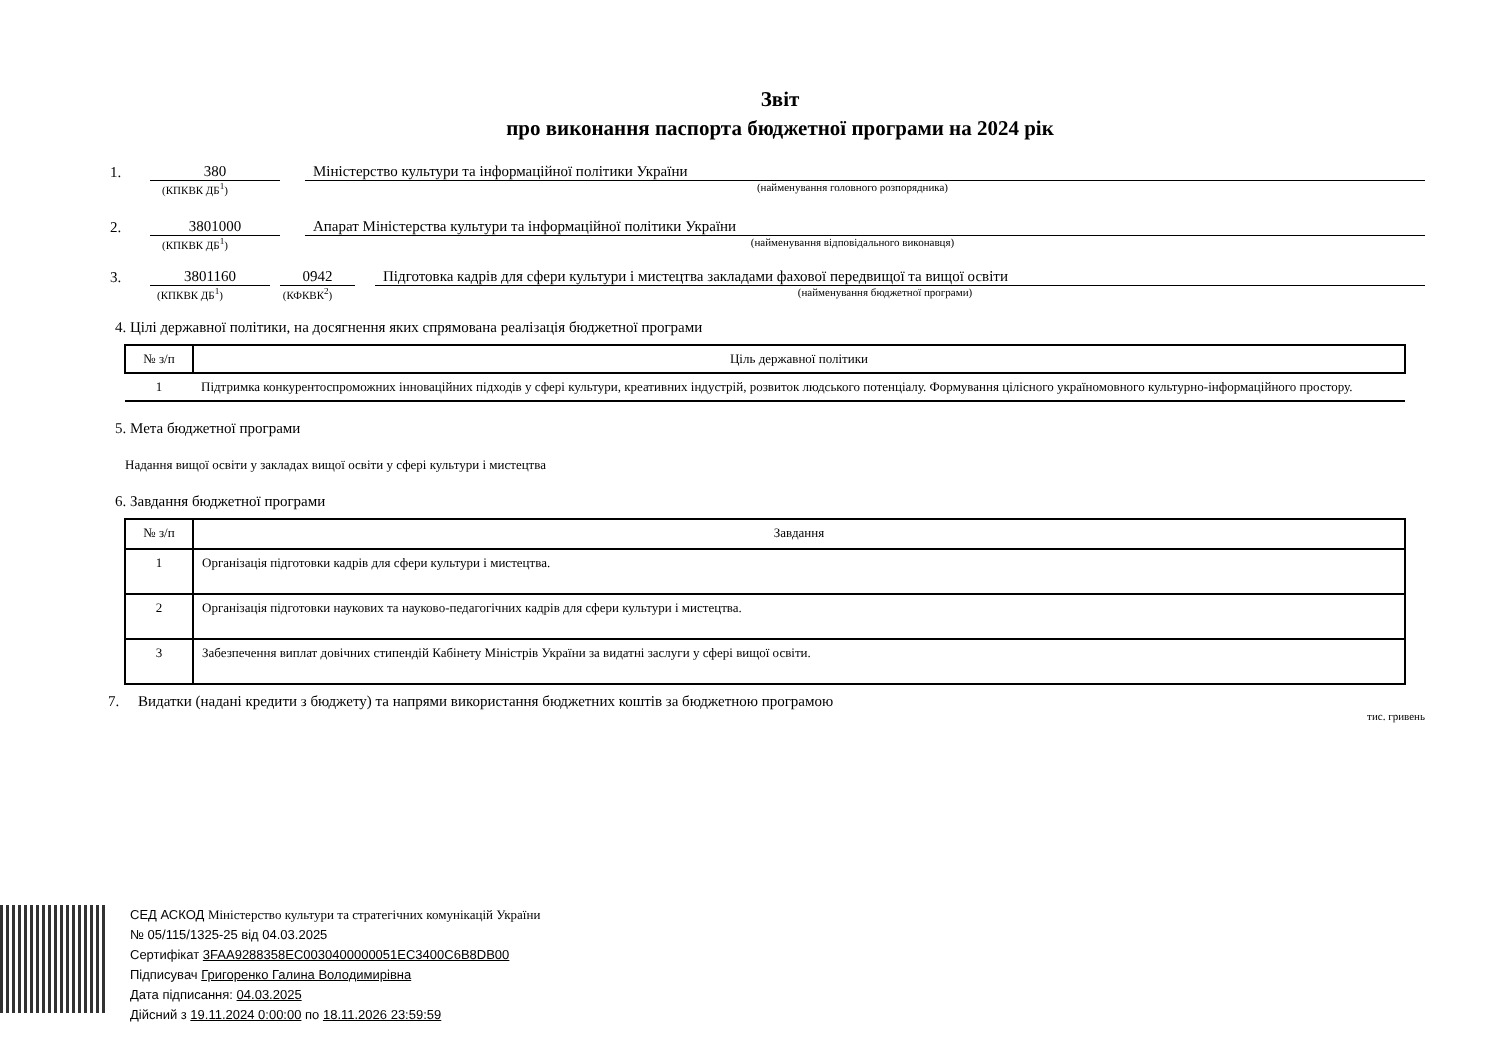Звіт
про виконання паспорта бюджетної програми на 2024 рік
1. 380 Міністерство культури та інформаційної політики України
(КПКВК ДБ<sup>1</sup>) (найменування головного розпорядника)
2. 3801000 Апарат Міністерства культури та інформаційної політики України
(КПКВК ДБ<sup>1</sup>) (найменування відповідального виконавця)
3. 3801160 0942 Підготовка кадрів для сфери культури і мистецтва закладами фахової передвищої та вищої освіти
(КПКВК ДБ<sup>1</sup>) (КФКВК<sup>2</sup>) (найменування бюджетної програми)
4. Цілі державної політики, на досягнення яких спрямована реалізація бюджетної програми
| № з/п | Ціль державної політики |
| --- | --- |
| 1 | Підтримка конкурентоспроможних інноваційних підходів у сфері культури, креативних індустрій, розвиток людського потенціалу. Формування цілісного україномовного культурно-інформаційного простору. |
5. Мета бюджетної програми
Надання вищої освіти у закладах вищої освіти у сфері культури і мистецтва
6. Завдання бюджетної програми
| № з/п | Завдання |
| --- | --- |
| 1 | Організація підготовки кадрів для сфери культури і мистецтва. |
| 2 | Організація підготовки наукових та науково-педагогічних кадрів для сфери культури і мистецтва. |
| 3 | Забезпечення виплат довічних стипендій Кабінету Міністрів України за видатні заслуги у сфері вищої освіти. |
7. Видатки (надані кредити з бюджету) та напрями використання бюджетних коштів за бюджетною програмою
тис. гривень
СЕД АСКОД Міністерство культури та стратегічних комунікацій України
№ 05/115/1325-25 від 04.03.2025
Сертифікат 3FAA9288358EC0030400000051EC3400C6B8DB00
Підписувач Григоренко Галина Володимирівна
Дата підписання: 04.03.2025
Дійсний з 19.11.2024 0:00:00 по 18.11.2026 23:59:59